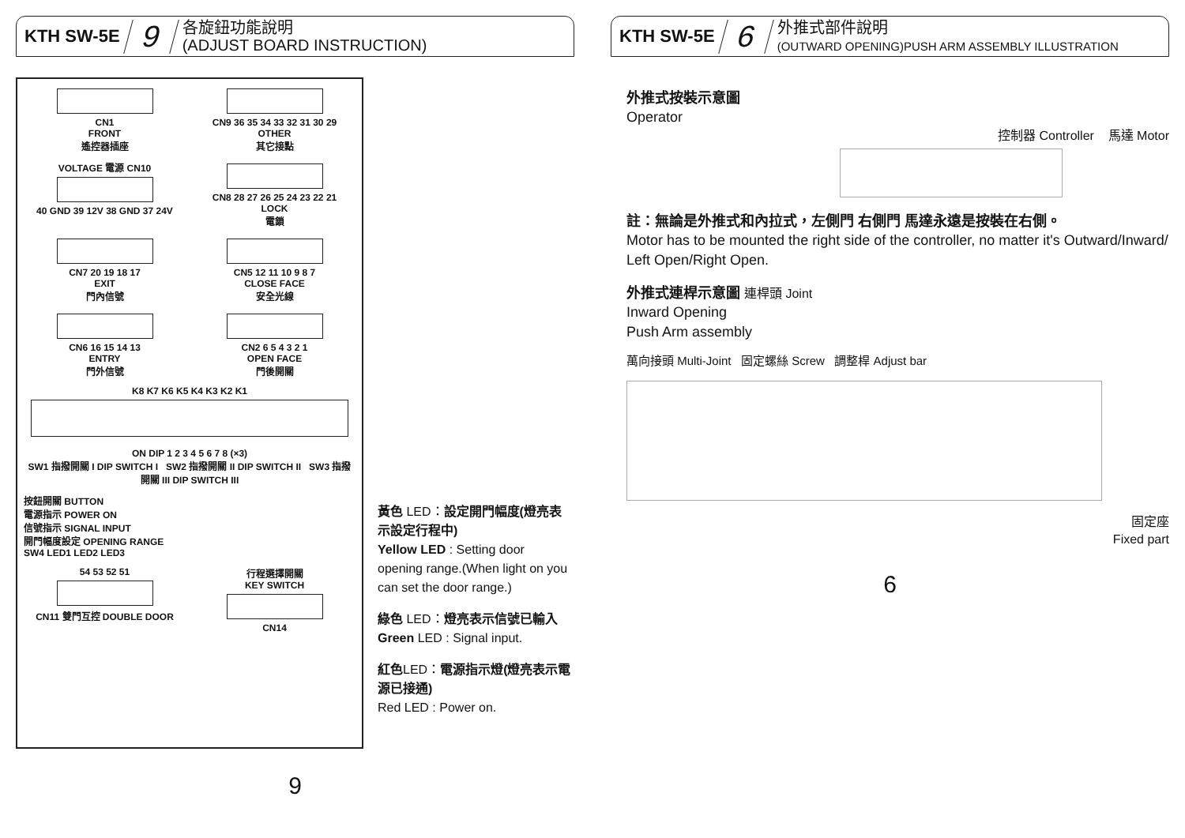KTH SW-5E 9 各旋鈕功能說明
(ADJUST BOARD INSTRUCTION)
CN1
FRONT
遙控器插座
CN9 36 35 34 33 32 31 30 29
OTHER
其它接點
VOLTAGE 電源 CN10
40 GND 39 12V 38 GND 37 24V
CN8 28 27 26 25 24 23 22 21
LOCK
電鎖
CN7 20 19 18 17
EXIT
門內信號
CN5 12 11 10 9 8 7
CLOSE FACE
安全光線
CN6 16 15 14 13
ENTRY
門外信號
CN2 6 5 4 3 2 1
OPEN FACE
門後開關
K8 K7 K6 K5 K4 K3 K2 K1
ON DIP 1 2 3 4 5 6 7 8 (×3)
SW1 指撥開關 I DIP SWITCH I SW2 指撥開關 II DIP SWITCH II SW3 指撥開關 III DIP SWITCH III
按鈕開關 BUTTON
電源指示 POWER ON
信號指示 SIGNAL INPUT
開門幅度設定 OPENING RANGE
SW4 LED1 LED2 LED3
54 53 52 51
CN11 雙門互控 DOUBLE DOOR
行程選擇開關
KEY SWITCH
CN14
黃色 LED：設定開門幅度(燈亮表示設定行程中)
Yellow LED : Setting door opening range.(When light on you can set the door range.)
綠色 LED：燈亮表示信號已輸入
Green LED : Signal input.
紅色LED：電源指示燈(燈亮表示電源已接通)
Red LED : Power on.
9
KTH SW-5E 6 外推式部件說明
(OUTWARD OPENING)PUSH ARM ASSEMBLY ILLUSTRATION
外推式按裝示意圖
Operator
控制器 Controller 馬達 Motor
註：無論是外推式和內拉式，左側門 右側門 馬達永遠是按裝在右側。
Motor has to be mounted the right side of the controller, no matter it's Outward/Inward/ Left Open/Right Open.
外推式連桿示意圖 連桿頭 Joint
Inward Opening
Push Arm assembly
萬向接頭 Multi-Joint 固定螺絲 Screw 調整桿 Adjust bar
固定座
Fixed part
6